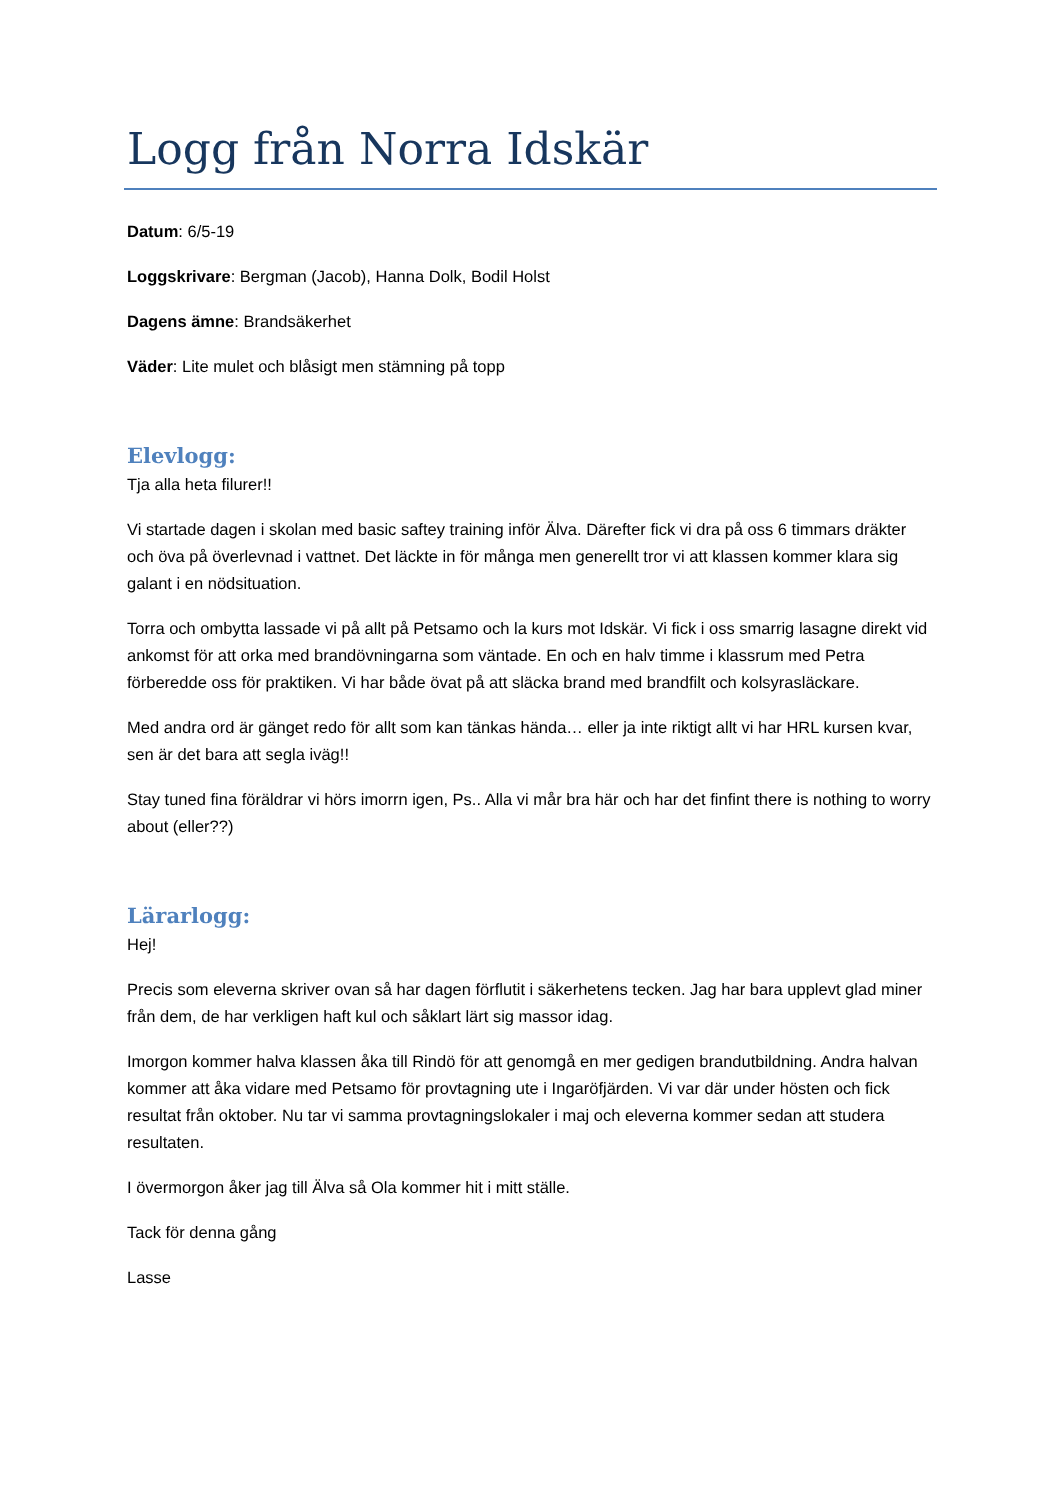Logg från Norra Idskär
Datum: 6/5-19
Loggskrivare: Bergman (Jacob), Hanna Dolk, Bodil Holst
Dagens ämne: Brandsäkerhet
Väder: Lite mulet och blåsigt men stämning på topp
Elevlogg:
Tja alla heta filurer!!
Vi startade dagen i skolan med basic saftey training inför Älva. Därefter fick vi dra på oss 6 timmars dräkter och öva på överlevnad i vattnet. Det läckte in för många men generellt tror vi att klassen kommer klara sig galant i en nödsituation.
Torra och ombytta lassade vi på allt på Petsamo och la kurs mot Idskär. Vi fick i oss smarrig lasagne direkt vid ankomst för att orka med brandövningarna som väntade. En och en halv timme i klassrum med Petra förberedde oss för praktiken. Vi har både övat på att släcka brand med brandfilt och kolsyrasläckare.
Med andra ord är gänget redo för allt som kan tänkas hända… eller ja inte riktigt allt vi har HRL kursen kvar, sen är det bara att segla iväg!!
Stay tuned fina föräldrar vi hörs imorrn igen, Ps.. Alla vi mår bra här och har det finfint there is nothing to worry about (eller??)
Lärarlogg:
Hej!
Precis som eleverna skriver ovan så har dagen förflutit i säkerhetens tecken. Jag har bara upplevt glad miner från dem, de har verkligen haft kul och såklart lärt sig massor idag.
Imorgon kommer halva klassen åka till Rindö för att genomgå en mer gedigen brandutbildning. Andra halvan kommer att åka vidare med Petsamo för provtagning ute i Ingaröfjärden. Vi var där under hösten och fick resultat från oktober. Nu tar vi samma provtagningslokaler i maj och eleverna kommer sedan att studera resultaten.
I övermorgon åker jag till Älva så Ola kommer hit i mitt ställe.
Tack för denna gång
Lasse